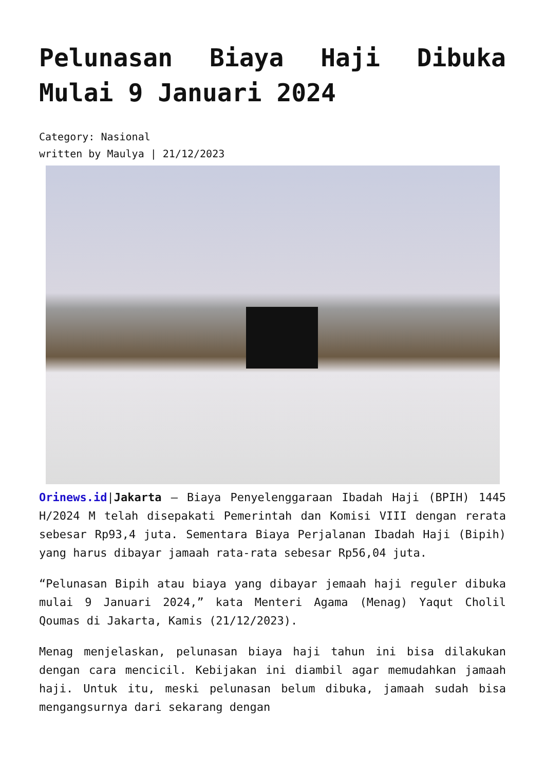Pelunasan Biaya Haji Dibuka Mulai 9 Januari 2024
Category: Nasional
written by Maulya | 21/12/2023
Orinews.id|Jakarta – Biaya Penyelenggaraan Ibadah Haji (BPIH) 1445 H/2024 M telah disepakati Pemerintah dan Komisi VIII dengan rerata sebesar Rp93,4 juta. Sementara Biaya Perjalanan Ibadah Haji (Bipih) yang harus dibayar jamaah rata-rata sebesar Rp56,04 juta.
“Pelunasan Bipih atau biaya yang dibayar jemaah haji reguler dibuka mulai 9 Januari 2024,” kata Menteri Agama (Menag) Yaqut Cholil Qoumas di Jakarta, Kamis (21/12/2023).
Menag menjelaskan, pelunasan biaya haji tahun ini bisa dilakukan dengan cara mencicil. Kebijakan ini diambil agar memudahkan jamaah haji. Untuk itu, meski pelunasan belum dibuka, jamaah sudah bisa mengangsurnya dari sekarang dengan